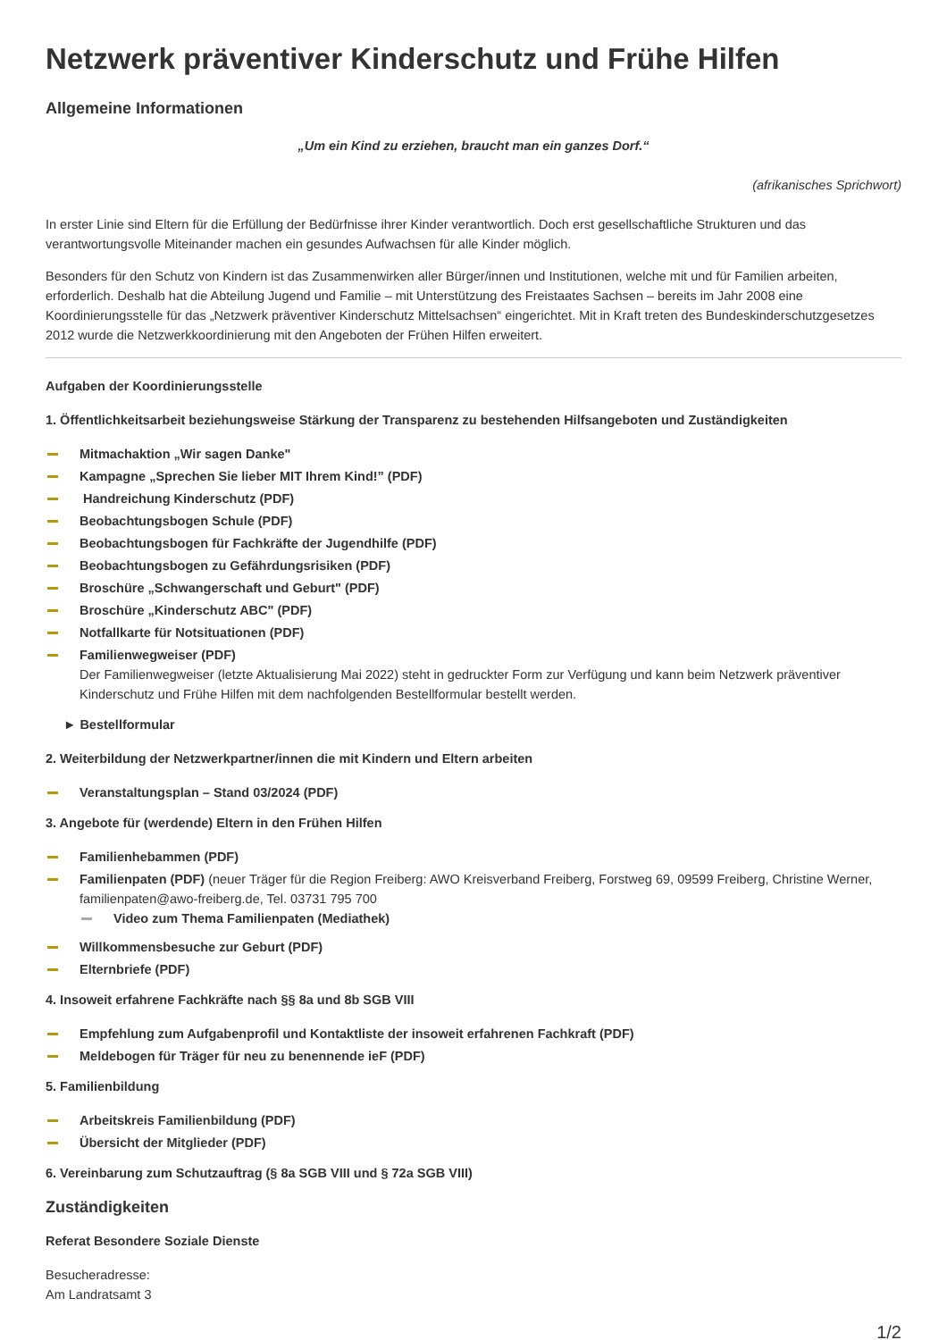Netzwerk präventiver Kinderschutz und Frühe Hilfen
Allgemeine Informationen
„Um ein Kind zu erziehen, braucht man ein ganzes Dorf.“
(afrikanisches Sprichwort)
In erster Linie sind Eltern für die Erfüllung der Bedürfnisse ihrer Kinder verantwortlich. Doch erst gesellschaftliche Strukturen und das verantwortungsvolle Miteinander machen ein gesundes Aufwachsen für alle Kinder möglich.
Besonders für den Schutz von Kindern ist das Zusammenwirken aller Bürger/innen und Institutionen, welche mit und für Familien arbeiten, erforderlich. Deshalb hat die Abteilung Jugend und Familie – mit Unterstützung des Freistaates Sachsen – bereits im Jahr 2008 eine Koordinierungsstelle für das „Netzwerk präventiver Kinderschutz Mittelsachsen“ eingerichtet. Mit in Kraft treten des Bundeskinderschutzgesetzes 2012 wurde die Netzwerkkoordinierung mit den Angeboten der Frühen Hilfen erweitert.
Aufgaben der Koordinierungsstelle
1. Öffentlichkeitsarbeit beziehungsweise Stärkung der Transparenz zu bestehenden Hilfsangeboten und Zuständigkeiten
Mitmachaktion „Wir sagen Danke"
Kampagne „Sprechen Sie lieber MIT Ihrem Kind!” (PDF)
Handreichung Kinderschutz (PDF)
Beobachtungsbogen Schule (PDF)
Beobachtungsbogen für Fachkräfte der Jugendhilfe (PDF)
Beobachtungsbogen zu Gefährdungsrisiken (PDF)
Broschüre „Schwangerschaft und Geburt" (PDF)
Broschüre „Kinderschutz ABC" (PDF)
Notfallkarte für Notsituationen (PDF)
Familienwegweiser (PDF)
Der Familienwegweiser (letzte Aktualisierung Mai 2022) steht in gedruckter Form zur Verfügung und kann beim Netzwerk präventiver Kinderschutz und Frühe Hilfen mit dem nachfolgenden Bestellformular bestellt werden.
► Bestellformular
2. Weiterbildung der Netzwerkpartner/innen die mit Kindern und Eltern arbeiten
Veranstaltungsplan – Stand 03/2024 (PDF)
3. Angebote für (werdende) Eltern in den Frühen Hilfen
Familienhebammen (PDF)
Familienpaten (PDF) (neuer Träger für die Region Freiberg: AWO Kreisverband Freiberg, Forstweg 69, 09599 Freiberg, Christine Werner, familienpaten@awo-freiberg.de, Tel. 03731 795 700
Video zum Thema Familienpaten (Mediathek)
Willkommensbesuche zur Geburt (PDF)
Elternbriefe (PDF)
4. Insoweit erfahrene Fachkräfte nach §§ 8a und 8b SGB VIII
Empfehlung zum Aufgabenprofil und Kontaktliste der insoweit erfahrenen Fachkraft (PDF)
Meldebogen für Träger für neu zu benennende ieF (PDF)
5. Familienbildung
Arbeitskreis Familienbildung (PDF)
Übersicht der Mitglieder (PDF)
6. Vereinbarung zum Schutzauftrag (§ 8a SGB VIII und § 72a SGB VIII)
Zuständigkeiten
Referat Besondere Soziale Dienste
Besucheradresse:
Am Landratsamt 3
1/2